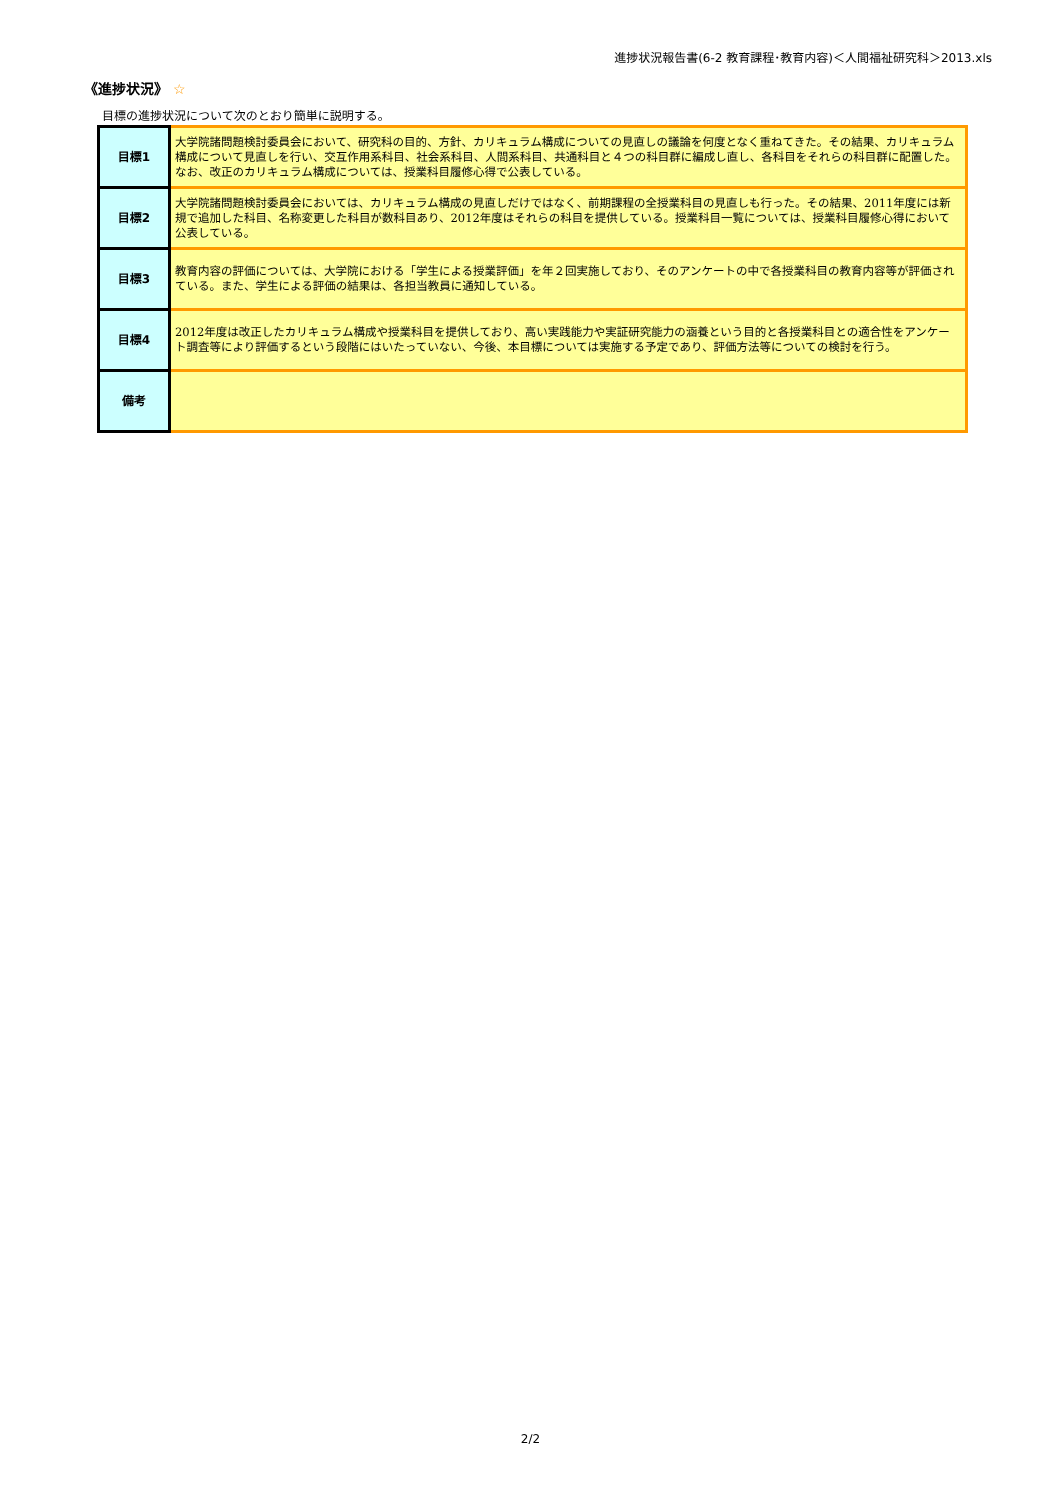進捗状況報告書(6-2 教育課程･教育内容)＜人間福祉研究科＞2013.xls
《進捗状況》 ☆
目標の進捗状況について次のとおり簡単に説明する。
| 目標1 | 大学院諸問題検討委員会において、研究科の目的、方針、カリキュラム構成についての見直しの議論を何度となく重ねてきた。その結果、カリキュラム構成について見直しを行い、交互作用系科目、社会系科目、人間系科目、共通科目と４つの科目群に編成し直し、各科目をそれらの科目群に配置した。なお、改正のカリキュラム構成については、授業科目履修心得で公表している。 |
| 目標2 | 大学院諸問題検討委員会においては、カリキュラム構成の見直しだけではなく、前期課程の全授業科目の見直しも行った。その結果、2011年度には新規で追加した科目、名称変更した科目が数科目あり、2012年度はそれらの科目を提供している。授業科目一覧については、授業科目履修心得において公表している。 |
| 目標3 | 教育内容の評価については、大学院における「学生による授業評価」を年２回実施しており、そのアンケートの中で各授業科目の教育内容等が評価されている。また、学生による評価の結果は、各担当教員に通知している。 |
| 目標4 | 2012年度は改正したカリキュラム構成や授業科目を提供しており、高い実践能力や実証研究能力の涵養という目的と各授業科目との適合性をアンケート調査等により評価するという段階にはいたっていない、今後、本目標については実施する予定であり、評価方法等についての検討を行う。 |
| 備考 | |
2/2